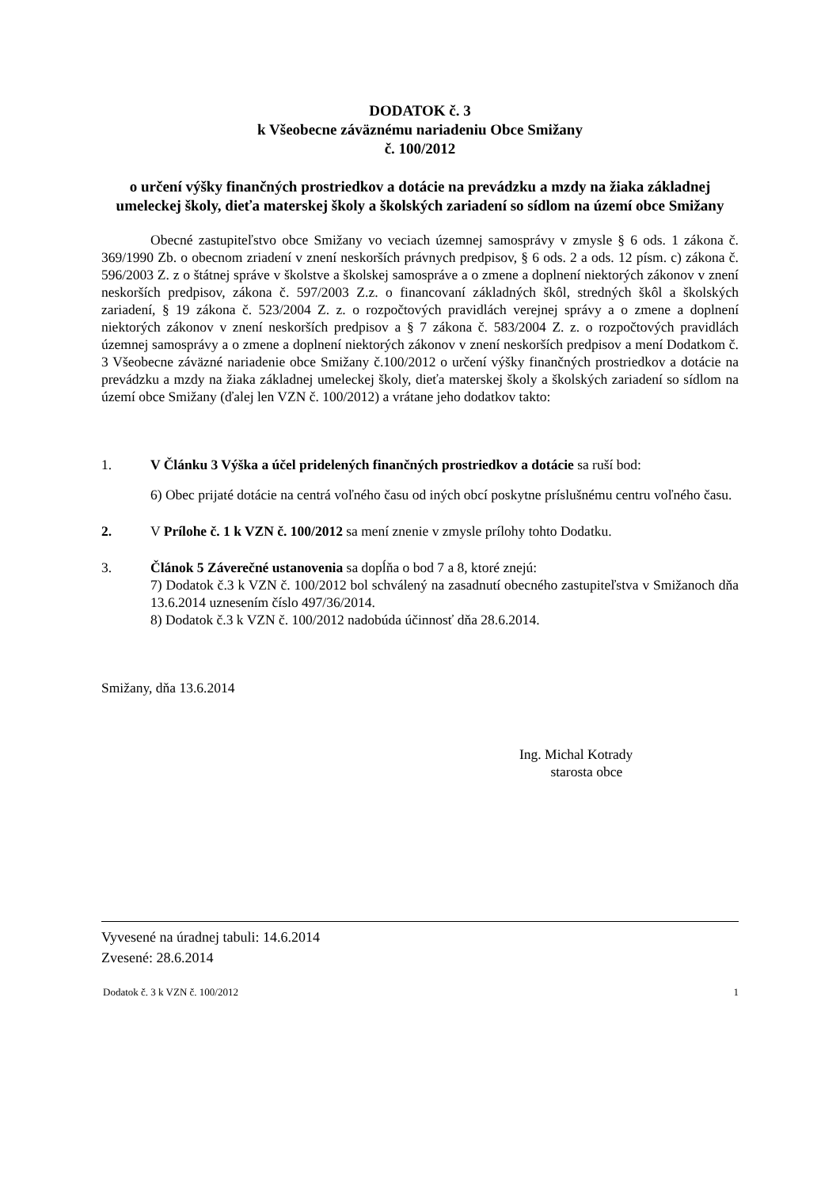DODATOK č. 3
k Všeobecne záväznému nariadeniu Obce Smižany
č. 100/2012
o určení výšky finančných prostriedkov a dotácie na prevádzku a mzdy na žiaka základnej umeleckej školy, dieťa materskej školy a školských zariadení so sídlom na území obce Smižany
Obecné zastupiteľstvo obce Smižany vo veciach územnej samosprávy v zmysle § 6 ods. 1 zákona č. 369/1990 Zb. o obecnom zriadení v znení neskorších právnych predpisov, § 6 ods. 2 a ods. 12 písm. c) zákona č. 596/2003 Z. z o štátnej správe v školstve a školskej samospráve a o zmene a doplnení niektorých zákonov v znení neskorších predpisov, zákona č. 597/2003 Z.z. o financovaní základných škôl, stredných škôl a školských zariadení, § 19 zákona č. 523/2004 Z. z. o rozpočtových pravidlách verejnej správy a o zmene a doplnení niektorých zákonov v znení neskorších predpisov a § 7 zákona č. 583/2004 Z. z. o rozpočtových pravidlách územnej samosprávy a o zmene a doplnení niektorých zákonov v znení neskorších predpisov a mení Dodatkom č. 3 Všeobecne záväzné nariadenie obce Smižany č.100/2012 o určení výšky finančných prostriedkov a dotácie na prevádzku a mzdy na žiaka základnej umeleckej školy, dieťa materskej školy a školských zariadení so sídlom na území obce Smižany (ďalej len VZN č. 100/2012) a vrátane jeho dodatkov takto:
1. V Článku 3 Výška a účel pridelených finančných prostriedkov a dotácie sa ruší bod:
6) Obec prijaté dotácie na centrá voľného času od iných obcí poskytne príslušnému centru voľného času.
2. V Prílohe č. 1 k VZN č. 100/2012 sa mení znenie v zmysle prílohy tohto Dodatku.
3. Článok 5 Záverečné ustanovenia sa dopĺňa o bod 7 a 8, ktoré znejú:
7) Dodatok č.3 k VZN č. 100/2012 bol schválený na zasadnutí obecného zastupiteľstva v Smižanoch dňa 13.6.2014 uznesením číslo 497/36/2014.
8) Dodatok č.3 k VZN č. 100/2012 nadobúda účinnosť dňa 28.6.2014.
Smižany, dňa 13.6.2014
Ing. Michal Kotrady
starosta obce
Vyvesené na úradnej tabuli: 14.6.2014
Zvesené: 28.6.2014
Dodatok č. 3 k VZN č. 100/2012 1